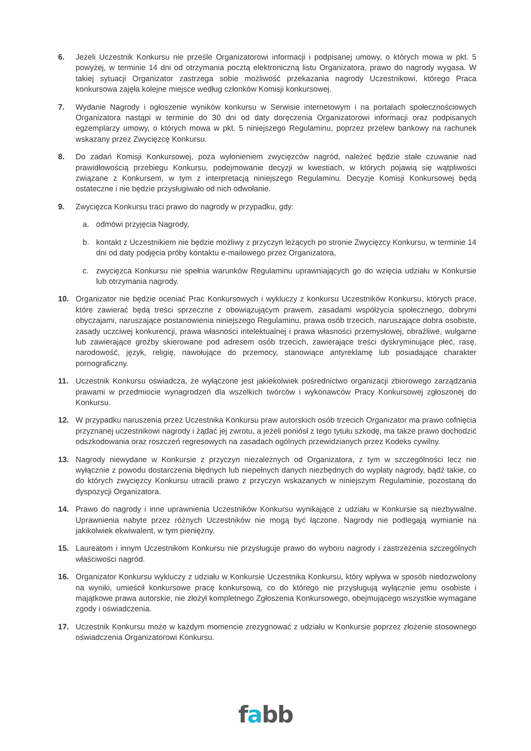6. Jeżeli Uczestnik Konkursu nie prześle Organizatorowi informacji i podpisanej umowy, o których mowa w pkt. 5 powyżej, w terminie 14 dni od otrzymania pocztą elektroniczną listu Organizatora, prawo do nagrody wygasa. W takiej sytuacji Organizator zastrzega sobie możliwość przekazania nagrody Uczestnikowi, którego Praca konkursowa zajęła kolejne miejsce według członków Komisji konkursowej.
7. Wydanie Nagrody i ogłoszenie wyników konkursu w Serwisie internetowym i na portalach społecznościowych Organizatora nastąpi w terminie do 30 dni od daty doręczenia Organizatorowi informacji oraz podpisanych egzemplarzy umowy, o których mowa w pkt. 5 niniejszego Regulaminu, poprzez przelew bankowy na rachunek wskazany przez Zwycięzcę Konkursu.
8. Do zadań Komisji Konkursowej, poza wyłonieniem zwycięzców nagród, należeć będzie stałe czuwanie nad prawidłowością przebiegu Konkursu, podejmowanie decyzji w kwestiach, w których pojawią się wątpliwości związane z Konkursem, w tym z interpretacją niniejszego Regulaminu. Decyzje Komisji Konkursowej będą ostateczne i nie będzie przysługiwało od nich odwołanie.
9. Zwycięzca Konkursu traci prawo do nagrody w przypadku, gdy:
a. odmówi przyjęcia Nagrody,
b. kontakt z Uczestnikiem nie będzie możliwy z przyczyn leżących po stronie Zwycięzcy Konkursu, w terminie 14 dni od daty podjęcia próby kontaktu e-mailowego przez Organizatora,
c. zwycięzca Konkursu nie spełnia warunków Regulaminu uprawniających go do wzięcia udziału w Konkursie lub otrzymania nagrody.
10. Organizator nie będzie oceniać Prac Konkursowych i wykluczy z konkursu Uczestników Konkursu, których prace, które zawierać będą treści sprzeczne z obowiązującym prawem, zasadami współżycia społecznego, dobrymi obyczajami, naruszające postanowienia niniejszego Regulaminu, prawa osób trzecich, naruszające dobra osobiste, zasady uczciwej konkurencji, prawa własności intelektualnej i prawa własności przemysłowej, obraźliwe, wulgarne lub zawierające groźby skierowane pod adresem osób trzecich, zawierające treści dyskryminujące płeć, rasę, narodowość, język, religię, nawołujące do przemocy, stanowiące antyreklamę lub posiadające charakter pornograficzny.
11. Uczestnik Konkursu oświadcza, że wyłączone jest jakiekolwiek pośrednictwo organizacji zbiorowego zarządzania prawami w przedmiocie wynagrodzeń dla wszelkich twórców i wykonawców Pracy Konkursowej zgłoszonej do Konkursu.
12. W przypadku naruszenia przez Uczestnika Konkursu praw autorskich osób trzecich Organizator ma prawo cofnięcia przyznanej uczestnikowi nagrody i żądać jej zwrotu, a jeżeli poniósł z tego tytułu szkodę, ma także prawo dochodzić odszkodowania oraz roszczeń regresowych na zasadach ogólnych przewidzianych przez Kodeks cywilny.
13. Nagrody niewydane w Konkursie z przyczyn niezależnych od Organizatora, z tym w szczególności lecz nie wyłącznie z powodu dostarczenia błędnych lub niepełnych danych niezbędnych do wypłaty nagrody, bądź takie, co do których zwycięzcy Konkursu utracili prawo z przyczyn wskazanych w niniejszym Regulaminie, pozostaną do dyspozycji Organizatora.
14. Prawo do nagrody i inne uprawnienia Uczestników Konkursu wynikające z udziału w Konkursie są niezbywalne. Uprawnienia nabyte przez różnych Uczestników nie mogą być łączone. Nagrody nie podlegają wymianie na jakikolwiek ekwiwalent, w tym pieniężny.
15. Laureatom i innym Uczestnikom Konkursu nie przysługuje prawo do wyboru nagrody i zastrzeżenia szczególnych właściwości nagród.
16. Organizator Konkursu wykluczy z udziału w Konkursie Uczestnika Konkursu, który wpływa w sposób niedozwolony na wyniki, umieścił konkursowe pracę konkursową, co do którego nie przysługują wyłącznie jemu osobiste i majątkowe prawa autorskie, nie złożył kompletnego Zgłoszenia Konkursowego, obejmującego wszystkie wymagane zgody i oświadczenia.
17. Uczestnik Konkursu może w każdym momencie zrezygnować z udziału w Konkursie poprzez złożenie stosownego oświadczenia Organizatorowi Konkursu.
fabb